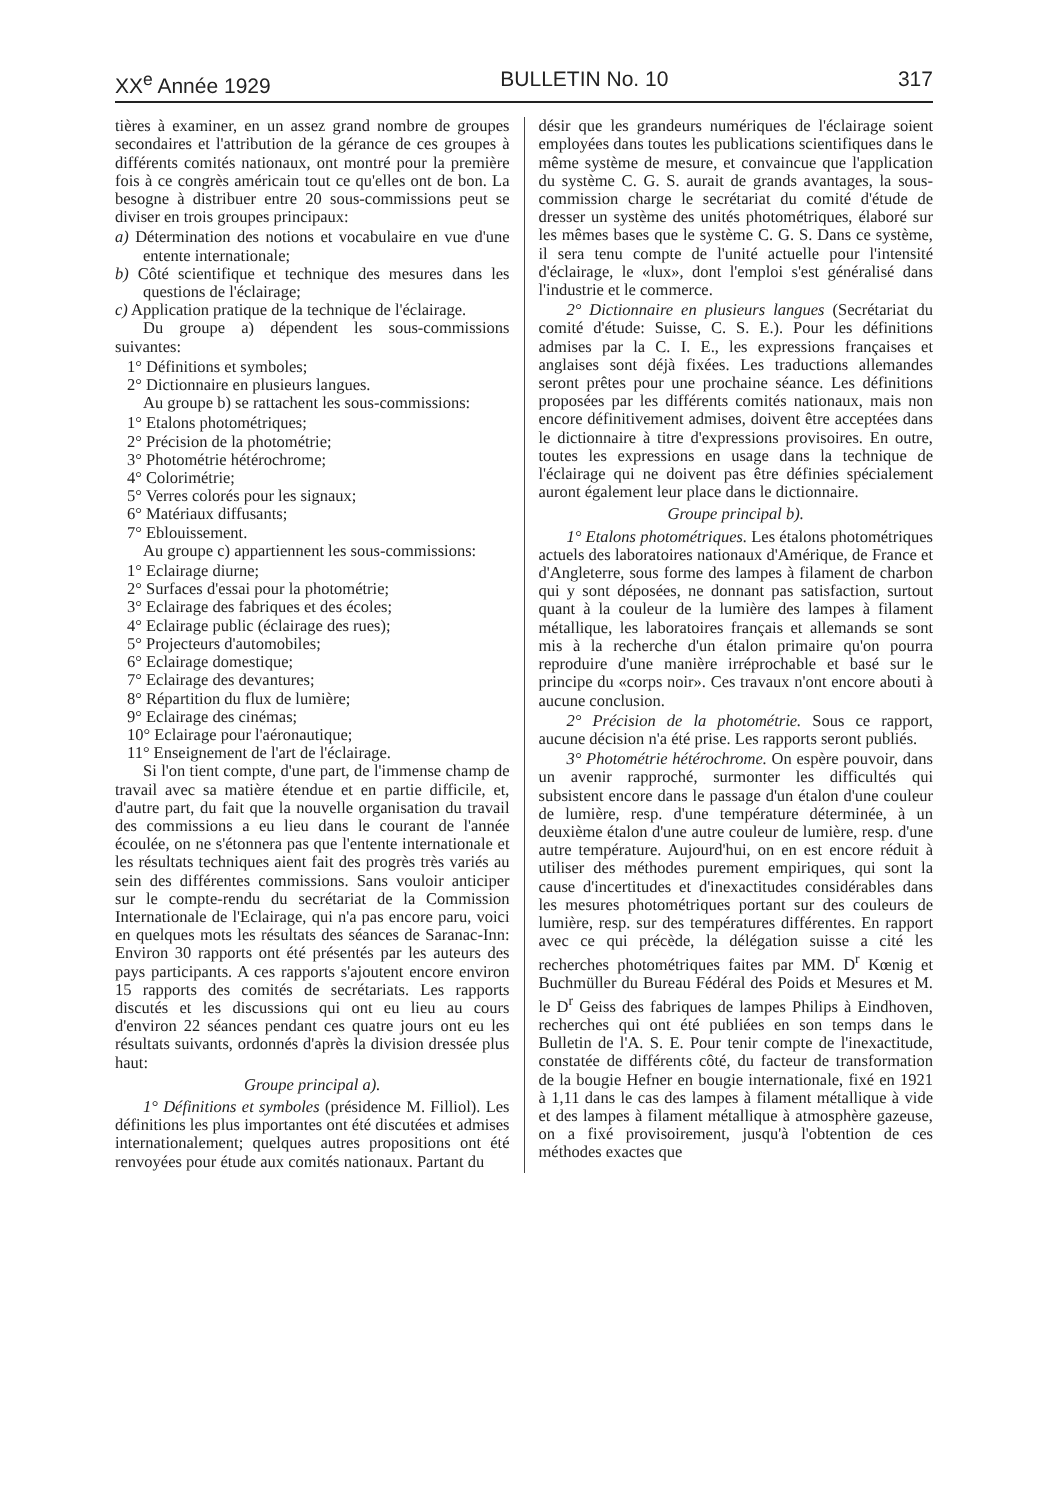XX<sup>e</sup> Année 1929 BULLETIN No. 10 317
tières à examiner, en un assez grand nombre de groupes secondaires et l'attribution de la gérance de ces groupes à différents comités nationaux, ont montré pour la première fois à ce congrès américain tout ce qu'elles ont de bon. La besogne à distribuer entre 20 sous-commissions peut se diviser en trois groupes principaux:
a) Détermination des notions et vocabulaire en vue d'une entente internationale;
b) Côté scientifique et technique des mesures dans les questions de l'éclairage;
c) Application pratique de la technique de l'éclairage.
Du groupe a) dépendent les sous-commissions suivantes:
1° Définitions et symboles;
2° Dictionnaire en plusieurs langues.
Au groupe b) se rattachent les sous-commissions:
1° Etalons photométriques;
2° Précision de la photométrie;
3° Photométrie hétérochrome;
4° Colorimétrie;
5° Verres colorés pour les signaux;
6° Matériaux diffusants;
7° Eblouissement.
Au groupe c) appartiennent les sous-commissions:
1° Eclairage diurne;
2° Surfaces d'essai pour la photométrie;
3° Eclairage des fabriques et des écoles;
4° Eclairage public (éclairage des rues);
5° Projecteurs d'automobiles;
6° Eclairage domestique;
7° Eclairage des devantures;
8° Répartition du flux de lumière;
9° Eclairage des cinémas;
10° Eclairage pour l'aéronautique;
11° Enseignement de l'art de l'éclairage.
Si l'on tient compte, d'une part, de l'immense champ de travail avec sa matière étendue et en partie difficile, et, d'autre part, du fait que la nouvelle organisation du travail des commissions a eu lieu dans le courant de l'année écoulée, on ne s'étonnera pas que l'entente internationale et les résultats techniques aient fait des progrès très variés au sein des différentes commissions. Sans vouloir anticiper sur le compte-rendu du secrétariat de la Commission Internationale de l'Eclairage, qui n'a pas encore paru, voici en quelques mots les résultats des séances de Saranac-Inn: Environ 30 rapports ont été présentés par les auteurs des pays participants. A ces rapports s'ajoutent encore environ 15 rapports des comités de secrétariats. Les rapports discutés et les discussions qui ont eu lieu au cours d'environ 22 séances pendant ces quatre jours ont eu les résultats suivants, ordonnés d'après la division dressée plus haut:
Groupe principal a).
1° Définitions et symboles (présidence M. Filliol). Les définitions les plus importantes ont été discutées et admises internationalement; quelques autres propositions ont été renvoyées pour étude aux comités nationaux. Partant du
désir que les grandeurs numériques de l'éclairage soient employées dans toutes les publications scientifiques dans le même système de mesure, et convaincue que l'application du système C. G. S. aurait de grands avantages, la sous-commission charge le secrétariat du comité d'étude de dresser un système des unités photométriques, élaboré sur les mêmes bases que le système C. G. S. Dans ce système, il sera tenu compte de l'unité actuelle pour l'intensité d'éclairage, le «lux», dont l'emploi s'est généralisé dans l'industrie et le commerce.
2° Dictionnaire en plusieurs langues (Secrétariat du comité d'étude: Suisse, C. S. E.). Pour les définitions admises par la C. I. E., les expressions françaises et anglaises sont déjà fixées. Les traductions allemandes seront prêtes pour une prochaine séance. Les définitions proposées par les différents comités nationaux, mais non encore définitivement admises, doivent être acceptées dans le dictionnaire à titre d'expressions provisoires. En outre, toutes les expressions en usage dans la technique de l'éclairage qui ne doivent pas être définies spécialement auront également leur place dans le dictionnaire.
Groupe principal b).
1° Etalons photométriques. Les étalons photométriques actuels des laboratoires nationaux d'Amérique, de France et d'Angleterre, sous forme des lampes à filament de charbon qui y sont déposées, ne donnant pas satisfaction, surtout quant à la couleur de la lumière des lampes à filament métallique, les laboratoires français et allemands se sont mis à la recherche d'un étalon primaire qu'on pourra reproduire d'une manière irréprochable et basé sur le principe du «corps noir». Ces travaux n'ont encore abouti à aucune conclusion.
2° Précision de la photométrie. Sous ce rapport, aucune décision n'a été prise. Les rapports seront publiés.
3° Photométrie hétérochrome. On espère pouvoir, dans un avenir rapproché, surmonter les difficultés qui subsistent encore dans le passage d'un étalon d'une couleur de lumière, resp. d'une température déterminée, à un deuxième étalon d'une autre couleur de lumière, resp. d'une autre température. Aujourd'hui, on en est encore réduit à utiliser des méthodes purement empiriques, qui sont la cause d'incertitudes et d'inexactitudes considérables dans les mesures photométriques portant sur des couleurs de lumière, resp. sur des températures différentes. En rapport avec ce qui précède, la délégation suisse a cité les recherches photométriques faites par MM. D<sup>r</sup> Kœnig et Buchmüller du Bureau Fédéral des Poids et Mesures et M. le D<sup>r</sup> Geiss des fabriques de lampes Philips à Eindhoven, recherches qui ont été publiées en son temps dans le Bulletin de l'A. S. E. Pour tenir compte de l'inexactitude, constatée de différents côté, du facteur de transformation de la bougie Hefner en bougie internationale, fixé en 1921 à 1,11 dans le cas des lampes à filament métallique à vide et des lampes à filament métallique à atmosphère gazeuse, on a fixé provisoirement, jusqu'à l'obtention de ces méthodes exactes que